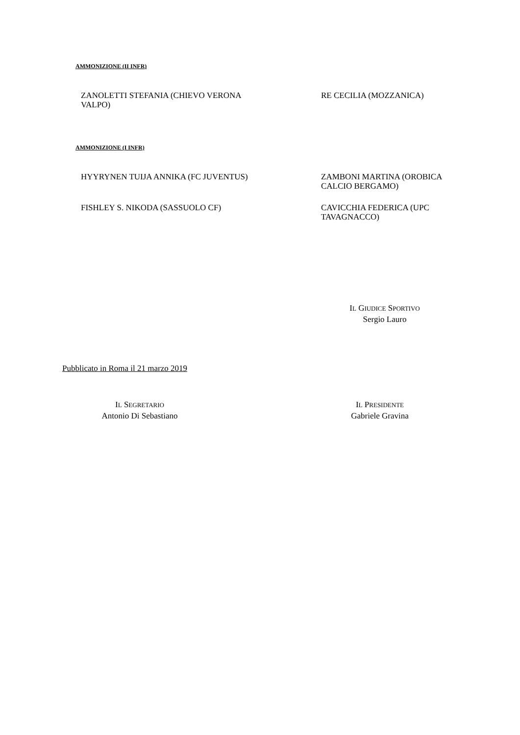AMMONIZIONE (II INFR)
ZANOLETTI STEFANIA (CHIEVO VERONA
VALPO)
RE CECILIA (MOZZANICA)
AMMONIZIONE (I INFR)
HYYRYNEN TUIJA ANNIKA (FC JUVENTUS) ZAMBONI MARTINA (OROBICA CALCIO BERGAMO)
FISHLEY S. NIKODA (SASSUOLO CF) CAVICCHIA FEDERICA (UPC TAVAGNACCO)
IL GIUDICE SPORTIVO
Sergio Lauro
Pubblicato in Roma il 21 marzo 2019
IL SEGRETARIO
Antonio Di Sebastiano
IL PRESIDENTE
Gabriele Gravina